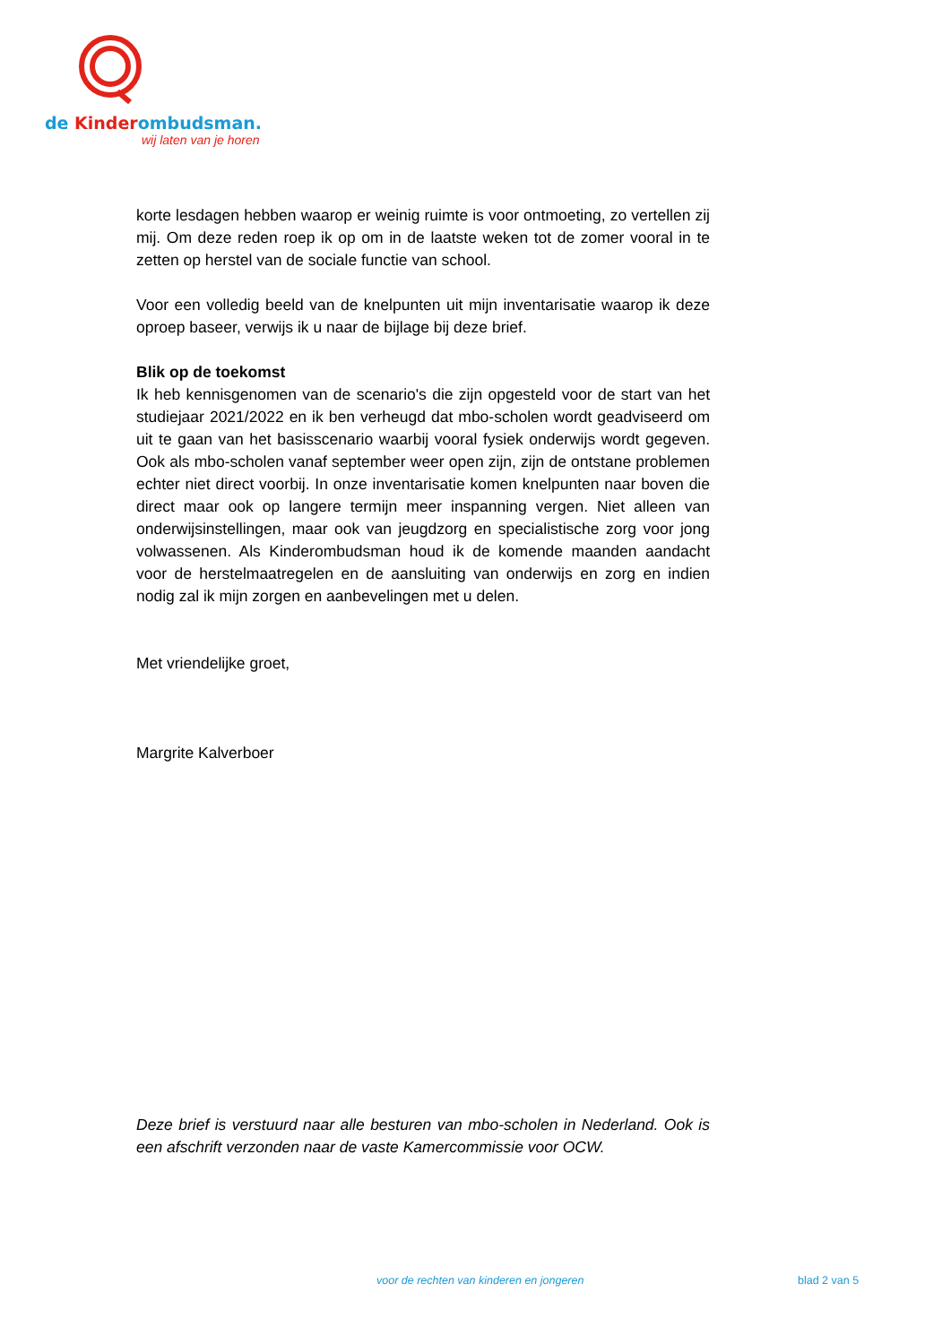de Kinderombudsman.
wij laten van je horen
korte lesdagen hebben waarop er weinig ruimte is voor ontmoeting, zo vertellen zij mij. Om deze reden roep ik op om in de laatste weken tot de zomer vooral in te zetten op herstel van de sociale functie van school.
Voor een volledig beeld van de knelpunten uit mijn inventarisatie waarop ik deze oproep baseer, verwijs ik u naar de bijlage bij deze brief.
Blik op de toekomst
Ik heb kennisgenomen van de scenario's die zijn opgesteld voor de start van het studiejaar 2021/2022 en ik ben verheugd dat mbo-scholen wordt geadviseerd om uit te gaan van het basisscenario waarbij vooral fysiek onderwijs wordt gegeven. Ook als mbo-scholen vanaf september weer open zijn, zijn de ontstane problemen echter niet direct voorbij. In onze inventarisatie komen knelpunten naar boven die direct maar ook op langere termijn meer inspanning vergen. Niet alleen van onderwijsinstellingen, maar ook van jeugdzorg en specialistische zorg voor jong volwassenen. Als Kinderombudsman houd ik de komende maanden aandacht voor de herstelmaatregelen en de aansluiting van onderwijs en zorg en indien nodig zal ik mijn zorgen en aanbevelingen met u delen.
Met vriendelijke groet,
Margrite Kalverboer
Deze brief is verstuurd naar alle besturen van mbo-scholen in Nederland. Ook is een afschrift verzonden naar de vaste Kamercommissie voor OCW.
voor de rechten van kinderen en jongeren
blad 2 van 5